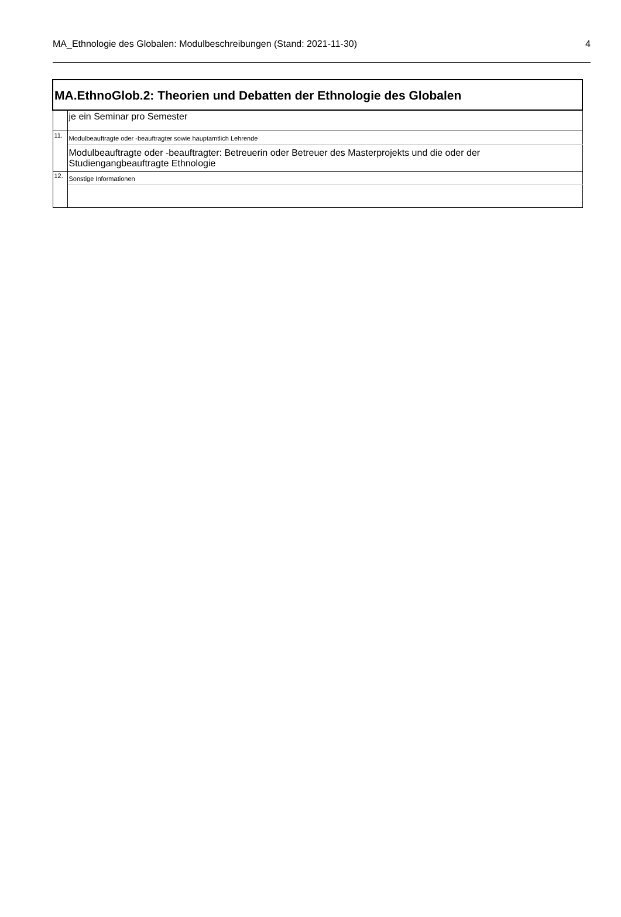MA_Ethnologie des Globalen: Modulbeschreibungen (Stand: 2021-11-30) 4
| MA.EthnoGlob.2: Theorien und Debatten der Ethnologie des Globalen | |
| | je ein Seminar pro Semester |
| 11. | Modulbeauftragte oder -beauftragter sowie hauptamtlich Lehrende |
| | Modulbeauftragte oder -beauftragter: Betreuerin oder Betreuer des Masterprojekts und die oder der Studiengangbeauftragte Ethnologie |
| 12. | Sonstige Informationen |